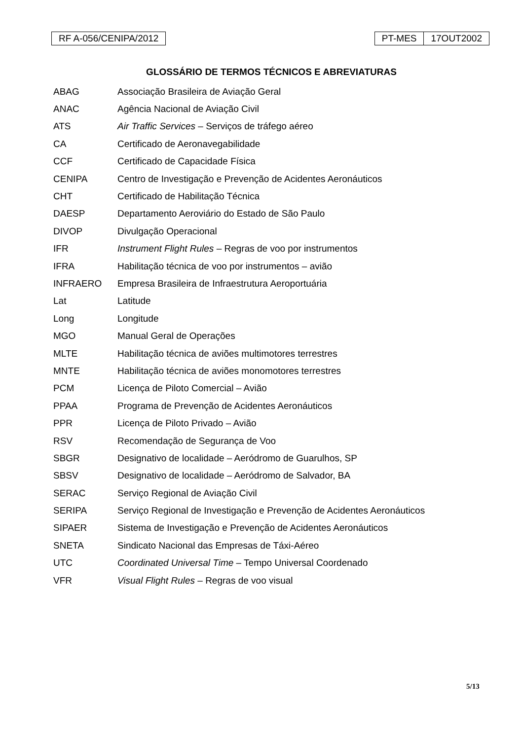RF A-056/CENIPA/2012 PT-MES 17OUT2002
GLOSSÁRIO DE TERMOS TÉCNICOS E ABREVIATURAS
| ABAG | Associação Brasileira de Aviação Geral |
| ANAC | Agência Nacional de Aviação Civil |
| ATS | Air Traffic Services – Serviços de tráfego aéreo |
| CA | Certificado de Aeronavegabilidade |
| CCF | Certificado de Capacidade Física |
| CENIPA | Centro de Investigação e Prevenção de Acidentes Aeronáuticos |
| CHT | Certificado de Habilitação Técnica |
| DAESP | Departamento Aeroviário do Estado de São Paulo |
| DIVOP | Divulgação Operacional |
| IFR | Instrument Flight Rules – Regras de voo por instrumentos |
| IFRA | Habilitação técnica de voo por instrumentos – avião |
| INFRAERO | Empresa Brasileira de Infraestrutura Aeroportuária |
| Lat | Latitude |
| Long | Longitude |
| MGO | Manual Geral de Operações |
| MLTE | Habilitação técnica de aviões multimotores terrestres |
| MNTE | Habilitação técnica de aviões monomotores terrestres |
| PCM | Licença de Piloto Comercial – Avião |
| PPAA | Programa de Prevenção de Acidentes Aeronáuticos |
| PPR | Licença de Piloto Privado – Avião |
| RSV | Recomendação de Segurança de Voo |
| SBGR | Designativo de localidade – Aeródromo de Guarulhos, SP |
| SBSV | Designativo de localidade – Aeródromo de Salvador, BA |
| SERAC | Serviço Regional de Aviação Civil |
| SERIPA | Serviço Regional de Investigação e Prevenção de Acidentes Aeronáuticos |
| SIPAER | Sistema de Investigação e Prevenção de Acidentes Aeronáuticos |
| SNETA | Sindicato Nacional das Empresas de Táxi-Aéreo |
| UTC | Coordinated Universal Time – Tempo Universal Coordenado |
| VFR | Visual Flight Rules – Regras de voo visual |
5/13